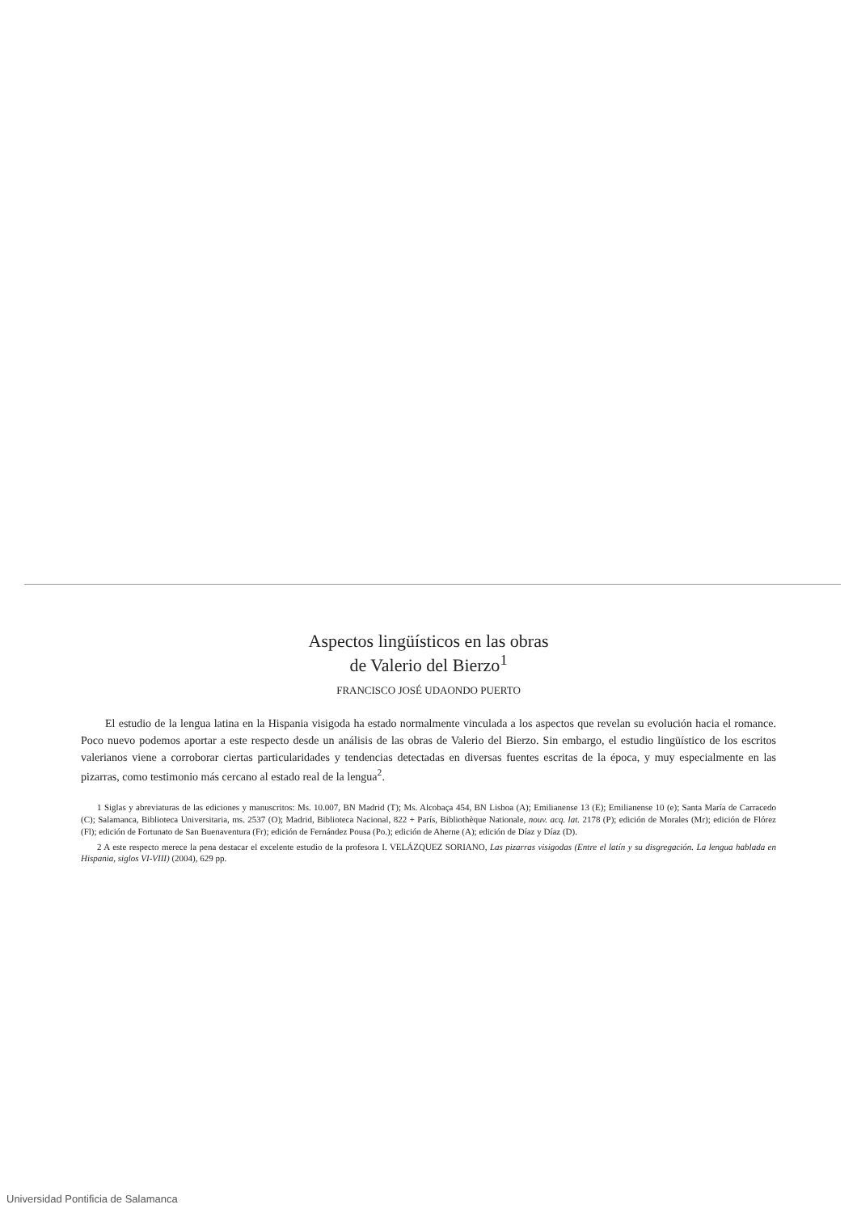Aspectos lingüísticos en las obras
de Valerio del Bierzo<sup>1</sup>
FRANCISCO JOSÉ UDAONDO PUERTO
El estudio de la lengua latina en la Hispania visigoda ha estado normalmente vinculada a los aspectos que revelan su evolución hacia el romance. Poco nuevo podemos aportar a este respecto desde un análisis de las obras de Valerio del Bierzo. Sin embargo, el estudio lingüístico de los escritos valerianos viene a corroborar ciertas particularidades y tendencias detectadas en diversas fuentes escritas de la época, y muy especialmente en las pizarras, como testimonio más cercano al estado real de la lengua<sup>2</sup>.
1 Siglas y abreviaturas de las ediciones y manuscritos: Ms. 10.007, BN Madrid (T); Ms. Alcobaça 454, BN Lisboa (A); Emilianense 13 (E); Emilianense 10 (e); Santa María de Carracedo (C); Salamanca, Biblioteca Universitaria, ms. 2537 (O); Madrid, Biblioteca Nacional, 822 + París, Bibliothèque Nationale, nouv. acq. lat. 2178 (P); edición de Morales (Mr); edición de Flórez (Fl); edición de Fortunato de San Buenaventura (Fr); edición de Fernández Pousa (Po.); edición de Aherne (A); edición de Díaz y Díaz (D).
2 A este respecto merece la pena destacar el excelente estudio de la profesora I. VELÁZQUEZ SORIANO, Las pizarras visigodas (Entre el latín y su disgregación. La lengua hablada en Hispania, siglos VI-VIII) (2004), 629 pp.
Universidad Pontificia de Salamanca